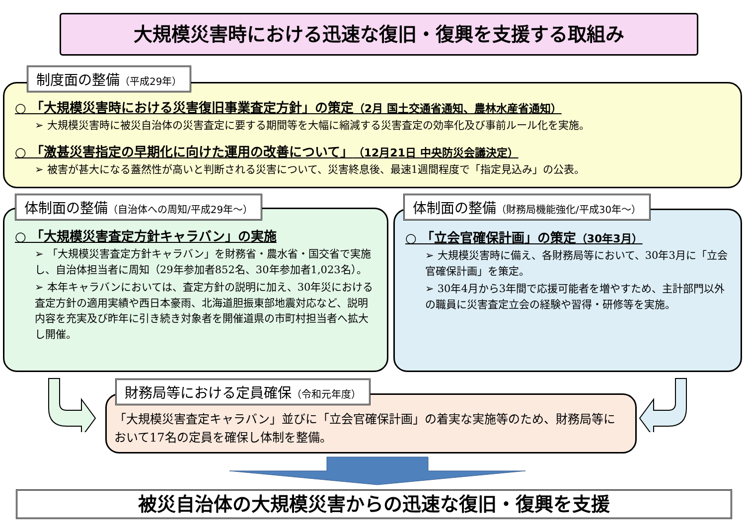大規模災害時における迅速な復旧・復興を支援する取組み
制度面の整備（平成29年）
○ 「大規模災害時における災害復旧事業査定方針」の策定（2月 国土交通省通知、農林水産省通知）
➢ 大規模災害時に被災自治体の災害査定に要する期間等を大幅に縮減する災害査定の効率化及び事前ルール化を実施。
○ 「激甚災害指定の早期化に向けた運用の改善について」（12月21日 中央防災会議決定）
➢ 被害が甚大になる蓋然性が高いと判断される災害について、災害終息後、最速1週間程度で「指定見込み」の公表。
体制面の整備（自治体への周知/平成29年～）
○ 「大規模災害査定方針キャラバン」の実施
➢ 「大規模災害査定方針キャラバン」を財務省・農水省・国交省で実施し、自治体担当者に周知（29年参加者852名、30年参加者1,023名）。
➢ 本年キャラバンにおいては、査定方針の説明に加え、30年災における査定方針の適用実績や西日本豪雨、北海道胆振東部地震対応など、説明内容を充実及び昨年に引き続き対象者を開催道県の市町村担当者へ拡大し開催。
体制面の整備（財務局機能強化/平成30年～）
○ 「立会官確保計画」の策定（30年3月）
➢ 大規模災害時に備え、各財務局等において、30年3月に「立会官確保計画」を策定。
➢ 30年4月から3年間で応援可能者を増やすため、主計部門以外の職員に災害査定立会の経験や習得・研修等を実施。
財務局等における定員確保（令和元年度）
「大規模災害査定キャラバン」並びに「立会官確保計画」の着実な実施等のため、財務局等において17名の定員を確保し体制を整備。
被災自治体の大規模災害からの迅速な復旧・復興を支援